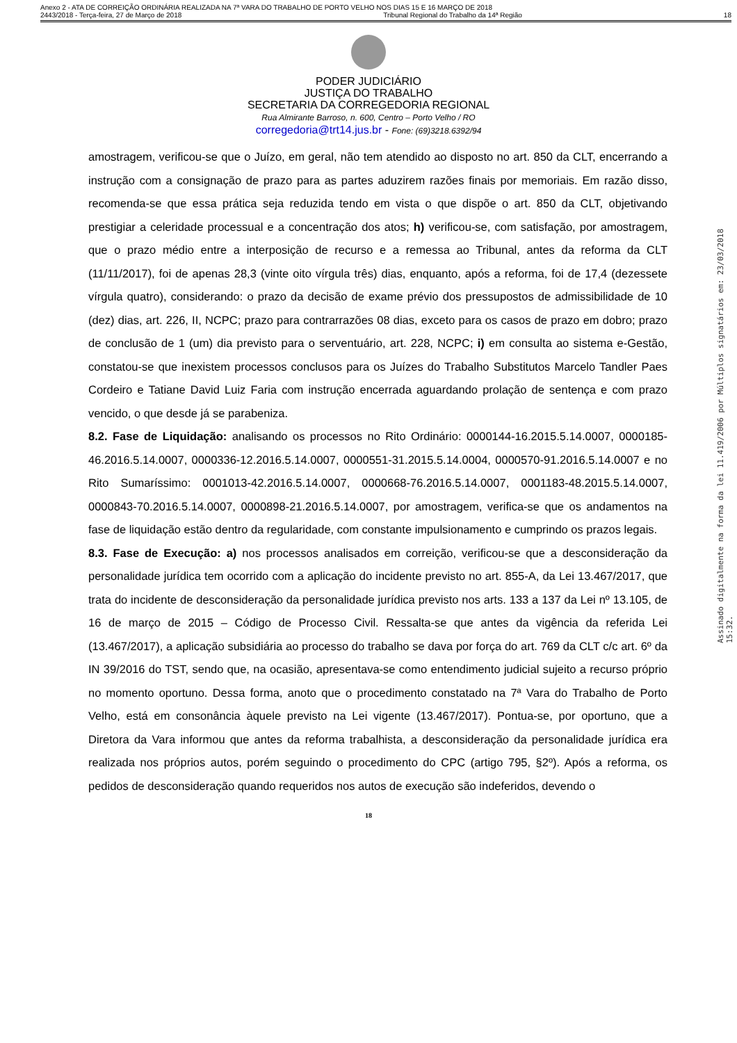Anexo 2 - ATA DE CORREIÇÃO ORDINÁRIA REALIZADA NA 7ª VARA DO TRABALHO DE PORTO VELHO NOS DIAS 15 E 16 MARÇO DE 2018
2443/2018 - Terça-feira, 27 de Março de 2018 Tribunal Regional do Trabalho da 14ª Região 18
PODER JUDICIÁRIO
JUSTIÇA DO TRABALHO
SECRETARIA DA CORREGEDORIA REGIONAL
Rua Almirante Barroso, n. 600, Centro – Porto Velho / RO
corregedoria@trt14.jus.br - Fone: (69)3218.6392/94
amostragem, verificou-se que o Juízo, em geral, não tem atendido ao disposto no art. 850 da CLT, encerrando a instrução com a consignação de prazo para as partes aduzirem razões finais por memoriais. Em razão disso, recomenda-se que essa prática seja reduzida tendo em vista o que dispõe o art. 850 da CLT, objetivando prestigiar a celeridade processual e a concentração dos atos; h) verificou-se, com satisfação, por amostragem, que o prazo médio entre a interposição de recurso e a remessa ao Tribunal, antes da reforma da CLT (11/11/2017), foi de apenas 28,3 (vinte oito vírgula três) dias, enquanto, após a reforma, foi de 17,4 (dezessete vírgula quatro), considerando: o prazo da decisão de exame prévio dos pressupostos de admissibilidade de 10 (dez) dias, art. 226, II, NCPC; prazo para contrarrazões 08 dias, exceto para os casos de prazo em dobro; prazo de conclusão de 1 (um) dia previsto para o serventuário, art. 228, NCPC; i) em consulta ao sistema e-Gestão, constatou-se que inexistem processos conclusos para os Juízes do Trabalho Substitutos Marcelo Tandler Paes Cordeiro e Tatiane David Luiz Faria com instrução encerrada aguardando prolação de sentença e com prazo vencido, o que desde já se parabeniza.
8.2. Fase de Liquidação: analisando os processos no Rito Ordinário: 0000144-16.2015.5.14.0007, 0000185-46.2016.5.14.0007, 0000336-12.2016.5.14.0007, 0000551-31.2015.5.14.0004, 0000570-91.2016.5.14.0007 e no Rito Sumaríssimo: 0001013-42.2016.5.14.0007, 0000668-76.2016.5.14.0007, 0001183-48.2015.5.14.0007, 0000843-70.2016.5.14.0007, 0000898-21.2016.5.14.0007, por amostragem, verifica-se que os andamentos na fase de liquidação estão dentro da regularidade, com constante impulsionamento e cumprindo os prazos legais.
8.3. Fase de Execução: a) nos processos analisados em correição, verificou-se que a desconsideração da personalidade jurídica tem ocorrido com a aplicação do incidente previsto no art. 855-A, da Lei 13.467/2017, que trata do incidente de desconsideração da personalidade jurídica previsto nos arts. 133 a 137 da Lei nº 13.105, de 16 de março de 2015 – Código de Processo Civil. Ressalta-se que antes da vigência da referida Lei (13.467/2017), a aplicação subsidiária ao processo do trabalho se dava por força do art. 769 da CLT c/c art. 6º da IN 39/2016 do TST, sendo que, na ocasião, apresentava-se como entendimento judicial sujeito a recurso próprio no momento oportuno. Dessa forma, anoto que o procedimento constatado na 7ª Vara do Trabalho de Porto Velho, está em consonância àquele previsto na Lei vigente (13.467/2017). Pontua-se, por oportuno, que a Diretora da Vara informou que antes da reforma trabalhista, a desconsideração da personalidade jurídica era realizada nos próprios autos, porém seguindo o procedimento do CPC (artigo 795, §2º). Após a reforma, os pedidos de desconsideração quando requeridos nos autos de execução são indeferidos, devendo o
18
Assinado digitalmente na forma da lei 11.419/2006 por Múltiplos signatários em: 23/03/2018 15:32.